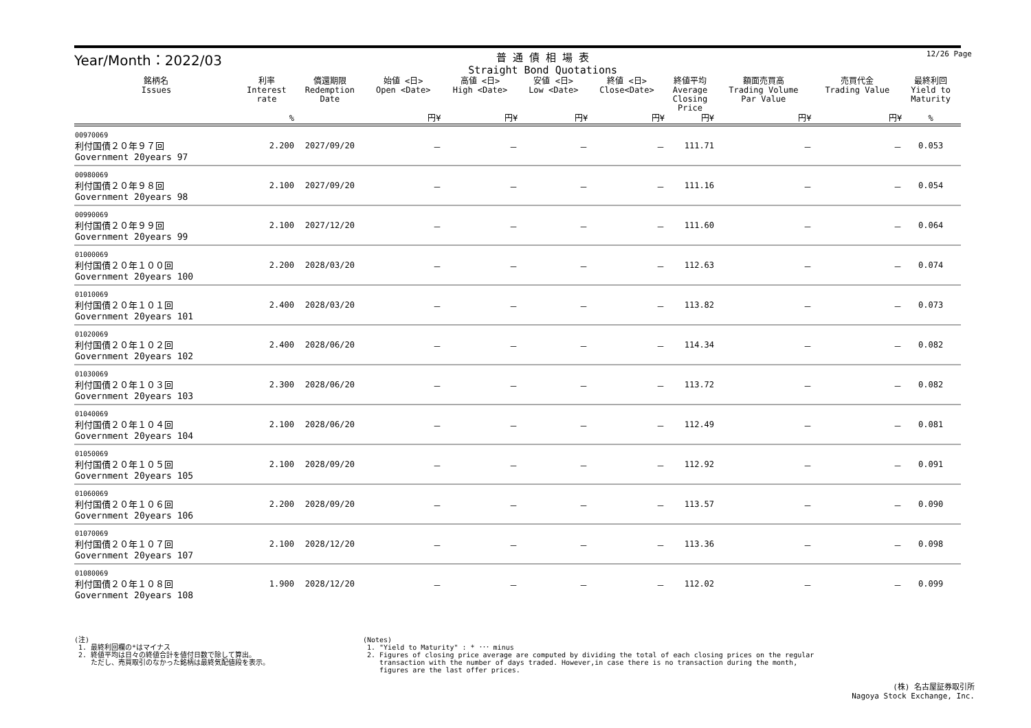12/26 Page
Year/Month：2022/03
普 通 債 相 場 表
Straight Bond Quotations
| 銘柄名 Issues | 利率 Interest rate | 償還期限 Redemption Date | 始値 <日> Open <Date> | 高値 <日> High <Date> | 安値 <日> Low <Date> | 終値 <日> Close<Date> | 終値平均 Average Closing Price | 額面売買高 Trading Volume Par Value | 売買代金 Trading Value | 最終利回 Yield to Maturity | |
| --- | --- | --- | --- | --- | --- | --- | --- | --- | --- | --- | --- |
| | % | | 円¥ | 円¥ | 円¥ | 円¥ | 円¥ | 円¥ | 円¥ | % | |
| 00970069 利付国債２０年９７回 Government 20years 97 | 2.200 | 2027/09/20 | － | － | － | － | 111.71 | － | － | 0.053 | |
| 00980069 利付国債２０年９８回 Government 20years 98 | 2.100 | 2027/09/20 | － | － | － | － | 111.16 | － | － | 0.054 | |
| 00990069 利付国債２０年９９回 Government 20years 99 | 2.100 | 2027/12/20 | － | － | － | － | 111.60 | － | － | 0.064 | |
| 01000069 利付国債２０年１００回 Government 20years 100 | 2.200 | 2028/03/20 | － | － | － | － | 112.63 | － | － | 0.074 | |
| 01010069 利付国債２０年１０１回 Government 20years 101 | 2.400 | 2028/03/20 | － | － | － | － | 113.82 | － | － | 0.073 | |
| 01020069 利付国債２０年１０２回 Government 20years 102 | 2.400 | 2028/06/20 | － | － | － | － | 114.34 | － | － | 0.082 | |
| 01030069 利付国債２０年１０３回 Government 20years 103 | 2.300 | 2028/06/20 | － | － | － | － | 113.72 | － | － | 0.082 | |
| 01040069 利付国債２０年１０４回 Government 20years 104 | 2.100 | 2028/06/20 | － | － | － | － | 112.49 | － | － | 0.081 | |
| 01050069 利付国債２０年１０５回 Government 20years 105 | 2.100 | 2028/09/20 | － | － | － | － | 112.92 | － | － | 0.091 | |
| 01060069 利付国債２０年１０６回 Government 20years 106 | 2.200 | 2028/09/20 | － | － | － | － | 113.57 | － | － | 0.090 | |
| 01070069 利付国債２０年１０７回 Government 20years 107 | 2.100 | 2028/12/20 | － | － | － | － | 113.36 | － | － | 0.098 | |
| 01080069 利付国債２０年１０８回 Government 20years 108 | 1.900 | 2028/12/20 | － | － | － | － | 112.02 | － | － | 0.099 | |
(注)
1. 最終利回欄の*はマイナス
2. 終値平均は日々の終値合計を値付日数で除して算出。
ただし、売買取引のなかった銘柄は最終気配値段を表示。
(Notes)
1. "Yield to Maturity" : * ･･･ minus
2. Figures of closing price average are computed by dividing the total of each closing prices on the regular
transaction with the number of days traded. However,in case there is no transaction during the month,
figures are the last offer prices.
(株) 名古屋証券取引所
Nagoya Stock Exchange, Inc.